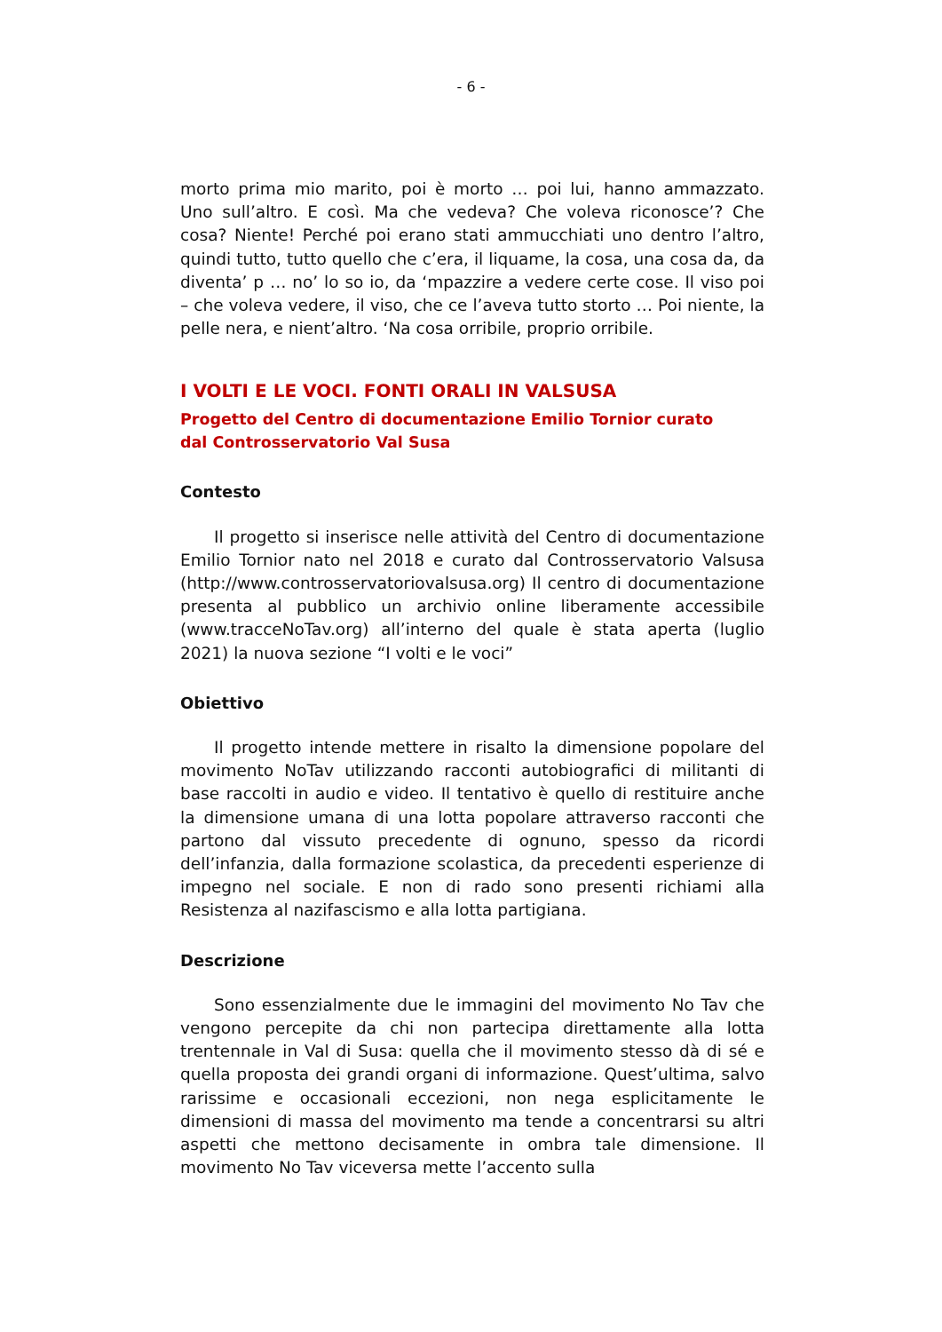- 6 -
morto prima mio marito, poi è morto … poi lui, hanno ammazzato. Uno sull’altro. E così. Ma che vedeva? Che voleva riconosce’? Che cosa? Niente! Perché poi erano stati ammucchiati uno dentro l’altro, quindi tutto, tutto quello che c’era, il liquame, la cosa, una cosa da, da diventa’ p … no’ lo so io, da ‘mpazzire a vedere certe cose. Il viso poi – che voleva vedere, il viso, che ce l’aveva tutto storto … Poi niente, la pelle nera, e nient’altro. ‘Na cosa orribile, proprio orribile.
I VOLTI E LE VOCI. FONTI ORALI IN VALSUSA
Progetto del Centro di documentazione Emilio Tornior curato
dal Controsservatorio Val Susa
Contesto
Il progetto si inserisce nelle attività del Centro di documentazione Emilio Tornior nato nel 2018 e curato dal Controsservatorio Valsusa (http://www.controsservatoriovalsusa.org) Il centro di documentazione presenta al pubblico un archivio online liberamente accessibile (www.tracceNoTav.org) all’interno del quale è stata aperta (luglio 2021) la nuova sezione “I volti e le voci”
Obiettivo
Il progetto intende mettere in risalto la dimensione popolare del movimento NoTav utilizzando racconti autobiografici di militanti di base raccolti in audio e video. Il tentativo è quello di restituire anche la dimensione umana di una lotta popolare attraverso racconti che partono dal vissuto precedente di ognuno, spesso da ricordi dell’infanzia, dalla formazione scolastica, da precedenti esperienze di impegno nel sociale. E non di rado sono presenti richiami alla Resistenza al nazifascismo e alla lotta partigiana.
Descrizione
Sono essenzialmente due le immagini del movimento No Tav che vengono percepite da chi non partecipa direttamente alla lotta trentennale in Val di Susa: quella che il movimento stesso dà di sé e quella proposta dei grandi organi di informazione. Quest’ultima, salvo rarissime e occasionali eccezioni, non nega esplicitamente le dimensioni di massa del movimento ma tende a concentrarsi su altri aspetti che mettono decisamente in ombra tale dimensione. Il movimento No Tav viceversa mette l’accento sulla